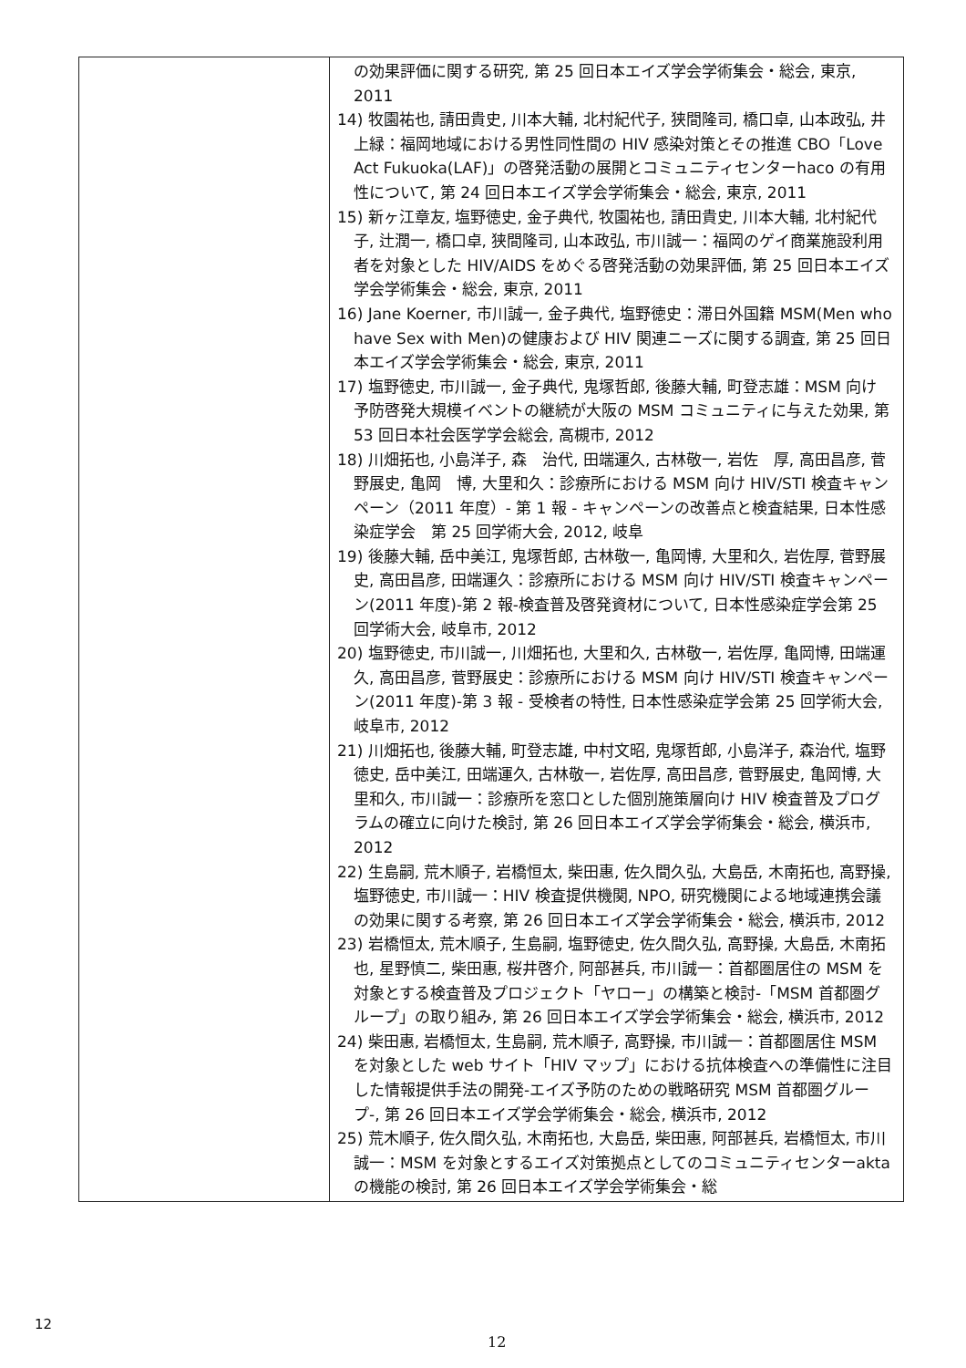| | の効果評価に関する研究, 第 25 回日本エイズ学会学術集会・総会, 東京, 2011 14) 牧園祐也, 請田貴史, 川本大輔, 北村紀代子, 狭間隆司, 橋口卓, 山本政弘, 井上緑：福岡地域における男性同性間の HIV 感染対策とその推進 CBO「Love Act Fukuoka(LAF)」の啓発活動の展開とコミュニティセンターhaco の有用性について, 第 24 回日本エイズ学会学術集会・総会, 東京, 2011 15) 新ヶ江章友, 塩野徳史, 金子典代, 牧園祐也, 請田貴史, 川本大輔, 北村紀代子, 辻潤一, 橋口卓, 狭間隆司, 山本政弘, 市川誠一：福岡のゲイ商業施設利用者を対象とした HIV/AIDS をめぐる啓発活動の効果評価, 第 25 回日本エイズ学会学術集会・総会, 東京, 2011 16) Jane Koerner, 市川誠一, 金子典代, 塩野徳史：滞日外国籍 MSM(Men who have Sex with Men)の健康および HIV 関連ニーズに関する調査, 第 25 回日本エイズ学会学術集会・総会, 東京, 2011 17) 塩野徳史, 市川誠一, 金子典代, 鬼塚哲郎, 後藤大輔, 町登志雄：MSM 向け予防啓発大規模イベントの継続が大阪の MSM コミュニティに与えた効果, 第 53 回日本社会医学学会総会, 高槻市, 2012 18) 川畑拓也, 小島洋子, 森 治代, 田端運久, 古林敬一, 岩佐 厚, 高田昌彦, 菅野展史, 亀岡 博, 大里和久：診療所における MSM 向け HIV/STI 検査キャンペーン（2011 年度）- 第 1 報 - キャンペーンの改善点と検査結果, 日本性感染症学会 第 25 回学術大会, 2012, 岐阜 19) 後藤大輔, 岳中美江, 鬼塚哲郎, 古林敬一, 亀岡博, 大里和久, 岩佐厚, 菅野展史, 高田昌彦, 田端運久：診療所における MSM 向け HIV/STI 検査キャンペーン(2011 年度)-第 2 報-検査普及啓発資材について, 日本性感染症学会第 25 回学術大会, 岐阜市, 2012 20) 塩野徳史, 市川誠一, 川畑拓也, 大里和久, 古林敬一, 岩佐厚, 亀岡博, 田端運久, 高田昌彦, 菅野展史：診療所における MSM 向け HIV/STI 検査キャンペーン(2011 年度)-第 3 報 - 受検者の特性, 日本性感染症学会第 25 回学術大会, 岐阜市, 2012 21) 川畑拓也, 後藤大輔, 町登志雄, 中村文昭, 鬼塚哲郎, 小島洋子, 森治代, 塩野徳史, 岳中美江, 田端運久, 古林敬一, 岩佐厚, 高田昌彦, 菅野展史, 亀岡博, 大里和久, 市川誠一：診療所を窓口とした個別施策層向け HIV 検査普及プログラムの確立に向けた検討, 第 26 回日本エイズ学会学術集会・総会, 横浜市, 2012 22) 生島嗣, 荒木順子, 岩橋恒太, 柴田惠, 佐久間久弘, 大島岳, 木南拓也, 高野操, 塩野徳史, 市川誠一：HIV 検査提供機関, NPO, 研究機関による地域連携会議の効果に関する考察, 第 26 回日本エイズ学会学術集会・総会, 横浜市, 2012 23) 岩橋恒太, 荒木順子, 生島嗣, 塩野徳史, 佐久間久弘, 高野操, 大島岳, 木南拓也, 星野慎二, 柴田惠, 桜井啓介, 阿部甚兵, 市川誠一：首都圏居住の MSM を対象とする検査普及プロジェクト「ヤロー」の構築と検討-「MSM 首都圏グループ」の取り組み, 第 26 回日本エイズ学会学術集会・総会, 横浜市, 2012 24) 柴田惠, 岩橋恒太, 生島嗣, 荒木順子, 高野操, 市川誠一：首都圏居住 MSM を対象とした web サイト「HIV マップ」における抗体検査への準備性に注目した情報提供手法の開発-エイズ予防のための戦略研究 MSM 首都圏グループ-, 第 26 回日本エイズ学会学術集会・総会, 横浜市, 2012 25) 荒木順子, 佐久間久弘, 木南拓也, 大島岳, 柴田惠, 阿部甚兵, 岩橋恒太, 市川誠一：MSM を対象とするエイズ対策拠点としてのコミュニティセンターakta の機能の検討, 第 26 回日本エイズ学会学術集会・総 |
12
12